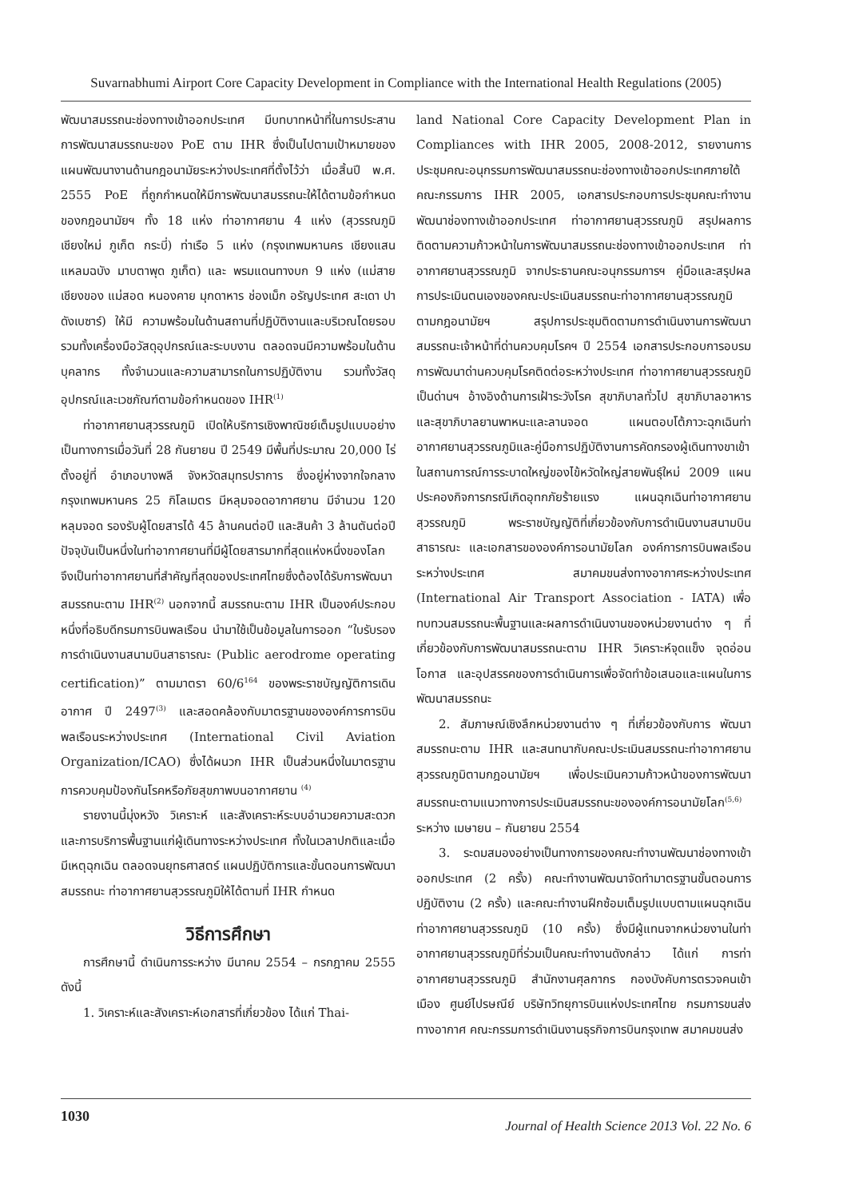Suvarnabhumi Airport Core Capacity Development in Compliance with the International Health Regulations (2005)
พัฒนาสมรรถนะช่องทางเข้าออกประเทศ มีบทบาทหน้าที่ในการประสานการพัฒนาสมรรถนะของ PoE ตาม IHR ซึ่งเป็นไปตามเป้าหมายของแผนพัฒนางานด้านกฎอนามัยระหว่างประเทศที่ตั้งไว้ว่า เมื่อสิ้นปี พ.ศ. 2555 PoE ที่ถูกกำหนดให้มีการพัฒนาสมรรถนะให้ได้ตามข้อกำหนดของกฎอนามัยฯ ทั้ง 18 แห่ง ท่าอากาศยาน 4 แห่ง (สุวรรณภูมิ เชียงใหม่ ภูเก็ต กระบี่) ท่าเรือ 5 แห่ง (กรุงเทพมหานคร เชียงแสน แหลมฉบัง มาบตาพุด ภูเก็ต) และ พรมแดนทางบก 9 แห่ง (แม่สาย เชียงของ แม่สอด หนองคาย มุกดาหาร ช่องเม็ก อรัญประเทศ สะเดา ปาดังเบซาร์) ให้มี ความพร้อมในด้านสถานที่ปฏิบัติงานและบริเวณโดยรอบ รวมทั้งเครื่องมือวัสดุอุปกรณ์และระบบงาน ตลอดจนมีความพร้อมในด้านบุคลากร ทั้งจำนวนและความสามารถในการปฏิบัติงาน รวมทั้งวัสดุอุปกรณ์และเวชภัณฑ์ตามข้อกำหนดของ IHR<sup>(1)</sup>
ท่าอากาศยานสุวรรณภูมิ เปิดให้บริการเชิงพาณิชย์เต็มรูปแบบอย่างเป็นทางการเมื่อวันที่ 28 กันยายน ปี 2549 มีพื้นที่ประมาณ 20,000 ไร่ ตั้งอยู่ที่ อำเภอบางพลี จังหวัดสมุทรปราการ ซึ่งอยู่ห่างจากใจกลางกรุงเทพมหานคร 25 กิโลเมตร มีหลุมจอดอากาศยาน มีจำนวน 120 หลุมจอด รองรับผู้โดยสารได้ 45 ล้านคนต่อปี และสินค้า 3 ล้านตันต่อปี ปัจจุบันเป็นหนึ่งในท่าอากาศยานที่มีผู้โดยสารมากที่สุดแห่งหนึ่งของโลก จึงเป็นท่าอากาศยานที่สำคัญที่สุดของประเทศไทยซึ่งต้องได้รับการพัฒนาสมรรถนะตาม IHR<sup>(2)</sup> นอกจากนี้ สมรรถนะตาม IHR เป็นองค์ประกอบหนึ่งที่อธิบดีกรมการบินพลเรือน นำมาใช้เป็นข้อมูลในการออก “ใบรับรองการดำเนินงานสนามบินสาธารณะ (Public aerodrome operating certification)” ตามมาตรา 60/6<sup>164</sup> ของพระราชบัญญัติการเดินอากาศ ปี 2497<sup>(3)</sup> และสอดคล้องกับมาตรฐานขององค์การการบินพลเรือนระหว่างประเทศ (International Civil Aviation Organization/ICAO) ซึ่งได้ผนวก IHR เป็นส่วนหนึ่งในมาตรฐานการควบคุมป้องกันโรคหรือภัยสุขภาพบนอากาศยาน <sup>(4)</sup>
รายงานนี้มุ่งหวัง วิเคราะห์ และสังเคราะห์ระบบอำนวยความสะดวกและการบริการพื้นฐานแก่ผู้เดินทางระหว่างประเทศ ทั้งในเวลาปกติและเมื่อมีเหตุฉุกเฉิน ตลอดจนยุทธศาสตร์ แผนปฏิบัติการและขั้นตอนการพัฒนาสมรรถนะ ท่าอากาศยานสุวรรณภูมิให้ได้ตามที่ IHR กำหนด
วิธีการศึกษา
การศึกษานี้ ดำเนินการระหว่าง มีนาคม 2554 – กรกฎาคม 2555 ดังนี้
1. วิเคราะห์และสังเคราะห์เอกสารที่เกี่ยวข้อง ได้แก่ Thai-
land National Core Capacity Development Plan in Compliances with IHR 2005, 2008-2012, รายงานการประชุมคณะอนุกรรมการพัฒนาสมรรถนะช่องทางเข้าออกประเทศภายใต้คณะกรรมการ IHR 2005, เอกสารประกอบการประชุมคณะทำงานพัฒนาช่องทางเข้าออกประเทศ ท่าอากาศยานสุวรรณภูมิ สรุปผลการติดตามความก้าวหน้าในการพัฒนาสมรรถนะช่องทางเข้าออกประเทศ ท่าอากาศยานสุวรรณภูมิ จากประธานคณะอนุกรรมการฯ คู่มือและสรุปผลการประเมินตนเองของคณะประเมินสมรรถนะท่าอากาศยานสุวรรณภูมิ ตามกฎอนามัยฯ สรุปการประชุมติดตามการดำเนินงานการพัฒนาสมรรถนะเจ้าหน้าที่ด่านควบคุมโรคฯ ปี 2554 เอกสารประกอบการอบรมการพัฒนาด่านควบคุมโรคติดต่อระหว่างประเทศ ท่าอากาศยานสุวรรณภูมิเป็นด่านฯ อ้างอิงด้านการเฝ้าระวังโรค สุขาภิบาลทั่วไป สุขาภิบาลอาหาร และสุขาภิบาลยานพาหนะและลานจอด แผนตอบโต้ภาวะฉุกเฉินท่าอากาศยานสุวรรณภูมิและคู่มือการปฏิบัติงานการคัดกรองผู้เดินทางขาเข้าในสถานการณ์การระบาดใหญ่ของไข้หวัดใหญ่สายพันธุ์ใหม่ 2009 แผนประคองกิจการกรณีเกิดอุทกภัยร้ายแรง แผนฉุกเฉินท่าอากาศยานสุวรรณภูมิ พระราชบัญญัติที่เกี่ยวข้องกับการดำเนินงานสนามบินสาธารณะ และเอกสารขององค์การอนามัยโลก องค์การการบินพลเรือนระหว่างประเทศ สมาคมขนส่งทางอากาศระหว่างประเทศ (International Air Transport Association - IATA) เพื่อทบทวนสมรรถนะพื้นฐานและผลการดำเนินงานของหน่วยงานต่าง ๆ ที่เกี่ยวข้องกับการพัฒนาสมรรถนะตาม IHR วิเคราะห์จุดแข็ง จุดอ่อน โอกาส และอุปสรรคของการดำเนินการเพื่อจัดทำข้อเสนอและแผนในการพัฒนาสมรรถนะ
2. สัมภาษณ์เชิงลึกหน่วยงานต่าง ๆ ที่เกี่ยวข้องกับการ พัฒนาสมรรถนะตาม IHR และสนทนากับคณะประเมินสมรรถนะท่าอากาศยานสุวรรณภูมิตามกฎอนามัยฯ เพื่อประเมินความก้าวหน้าของการพัฒนาสมรรถนะตามแนวทางการประเมินสมรรถนะขององค์การอนามัยโลก<sup>(5,6)</sup> ระหว่าง เมษายน – กันยายน 2554
3. ระดมสมองอย่างเป็นทางการของคณะทำงานพัฒนาช่องทางเข้าออกประเทศ (2 ครั้ง) คณะทำงานพัฒนาจัดทำมาตรฐานขั้นตอนการปฏิบัติงาน (2 ครั้ง) และคณะทำงานฝึกซ้อมเต็มรูปแบบตามแผนฉุกเฉินท่าอากาศยานสุวรรณภูมิ (10 ครั้ง) ซึ่งมีผู้แทนจากหน่วยงานในท่าอากาศยานสุวรรณภูมิที่ร่วมเป็นคณะทำงานดังกล่าว ได้แก่ การท่าอากาศยานสุวรรณภูมิ สำนักงานศุลกากร กองบังคับการตรวจคนเข้าเมือง ศูนย์ไปรษณีย์ บริษัทวิทยุการบินแห่งประเทศไทย กรมการขนส่งทางอากาศ คณะกรรมการดำเนินงานธุรกิจการบินกรุงเทพ สมาคมขนส่ง
1030 Journal of Health Science 2013 Vol. 22 No. 6